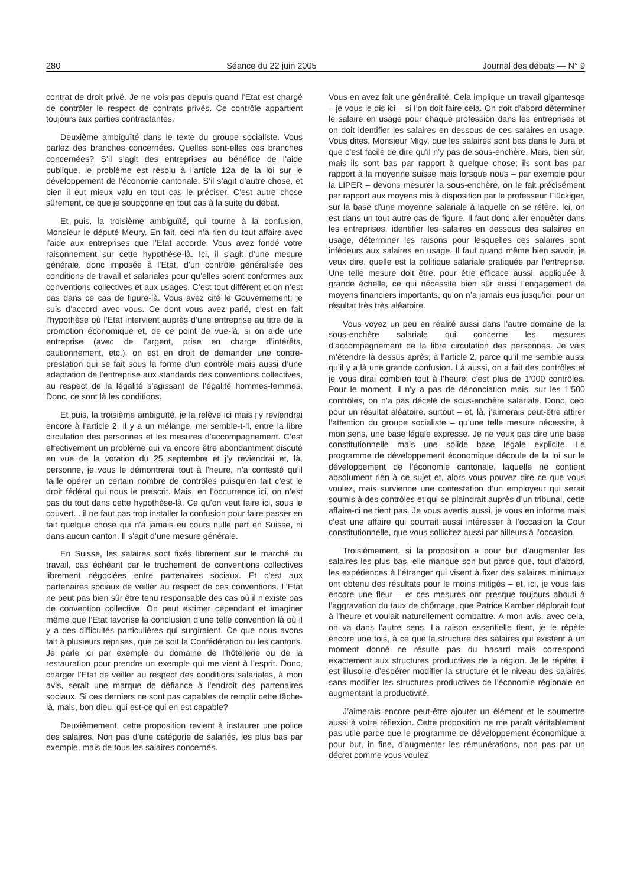280 Séance du 22 juin 2005 Journal des débats — N° 9
contrat de droit privé. Je ne vois pas depuis quand l’Etat est chargé de contrôler le respect de contrats privés. Ce contrôle appartient toujours aux parties contractantes.
Deuxième ambiguïté dans le texte du groupe socialiste. Vous parlez des branches concernées. Quelles sont-elles ces branches concernées? S’il s’agit des entreprises au bénéfice de l’aide publique, le problème est résolu à l’article 12a de la loi sur le développement de l’économie cantonale. S’il s’agit d’autre chose, et bien il eut mieux valu en tout cas le préciser. C’est autre chose sûrement, ce que je soupçonne en tout cas à la suite du débat.
Et puis, la troisième ambiguïté, qui tourne à la confusion, Monsieur le député Meury. En fait, ceci n’a rien du tout affaire avec l’aide aux entreprises que l’Etat accorde. Vous avez fondé votre raisonnement sur cette hypothèse-là. Ici, il s’agit d’une mesure générale, donc imposée à l’Etat, d’un contrôle généralisée des conditions de travail et salariales pour qu’elles soient conformes aux conventions collectives et aux usages. C’est tout différent et on n’est pas dans ce cas de figure-là. Vous avez cité le Gouvernement; je suis d’accord avec vous. Ce dont vous avez parlé, c’est en fait l’hypothèse où l’Etat intervient auprès d’une entreprise au titre de la promotion économique et, de ce point de vue-là, si on aide une entreprise (avec de l’argent, prise en charge d’intérêts, cautionnement, etc.), on est en droit de demander une contre-prestation qui se fait sous la forme d’un contrôle mais aussi d’une adaptation de l’entreprise aux standards des conventions collectives, au respect de la légalité s’agissant de l’égalité hommes-femmes. Donc, ce sont là les conditions.
Et puis, la troisième ambiguïté, je la relève ici mais j’y reviendrai encore à l’article 2. Il y a un mélange, me semble-t-il, entre la libre circulation des personnes et les mesures d’accompagnement. C’est effectivement un problème qui va encore être abondamment discuté en vue de la votation du 25 septembre et j’y reviendrai et, là, personne, je vous le démontrerai tout à l’heure, n’a contesté qu’il faille opérer un certain nombre de contrôles puisqu’en fait c’est le droit fédéral qui nous le prescrit. Mais, en l’occurrence ici, on n’est pas du tout dans cette hypothèse-là. Ce qu’on veut faire ici, sous le couvert... il ne faut pas trop installer la confusion pour faire passer en fait quelque chose qui n’a jamais eu cours nulle part en Suisse, ni dans aucun canton. Il s’agit d’une mesure générale.
En Suisse, les salaires sont fixés librement sur le marché du travail, cas échéant par le truchement de conventions collectives librement négociées entre partenaires sociaux. Et c’est aux partenaires sociaux de veiller au respect de ces conventions. L’Etat ne peut pas bien sûr être tenu responsable des cas où il n’existe pas de convention collective. On peut estimer cependant et imaginer même que l’Etat favorise la conclusion d’une telle convention là où il y a des difficultés particulières qui surgiraient. Ce que nous avons fait à plusieurs reprises, que ce soit la Confédération ou les cantons. Je parle ici par exemple du domaine de l’hôtellerie ou de la restauration pour prendre un exemple qui me vient à l’esprit. Donc, charger l’Etat de veiller au respect des conditions salariales, à mon avis, serait une marque de défiance à l’endroit des partenaires sociaux. Si ces derniers ne sont pas capables de remplir cette tâche-là, mais, bon dieu, qui est-ce qui en est capable?
Deuxièmement, cette proposition revient à instaurer une police des salaires. Non pas d’une catégorie de salariés, les plus bas par exemple, mais de tous les salaires concernés.
Vous en avez fait une généralité. Cela implique un travail gigantesqe – je vous le dis ici – si l’on doit faire cela. On doit d’abord déterminer le salaire en usage pour chaque profession dans les entreprises et on doit identifier les salaires en dessous de ces salaires en usage. Vous dites, Monsieur Migy, que les salaires sont bas dans le Jura et que c’est facile de dire qu’il n’y pas de sous-enchère. Mais, bien sûr, mais ils sont bas par rapport à quelque chose; ils sont bas par rapport à la moyenne suisse mais lorsque nous – par exemple pour la LIPER – devons mesurer la sous-enchère, on le fait précisément par rapport aux moyens mis à disposition par le professeur Flückiger, sur la base d’une moyenne salariale à laquelle on se réfère. Ici, on est dans un tout autre cas de figure. Il faut donc aller enquêter dans les entreprises, identifier les salaires en dessous des salaires en usage, déterminer les raisons pour lesquelles ces salaires sont inférieurs aux salaires en usage. Il faut quand même bien savoir, je veux dire, quelle est la politique salariale pratiquée par l’entreprise. Une telle mesure doit être, pour être efficace aussi, appliquée à grande échelle, ce qui nécessite bien sûr aussi l’engagement de moyens financiers importants, qu’on n’a jamais eus jusqu’ici, pour un résultat très très aléatoire.
Vous voyez un peu en réalité aussi dans l’autre domaine de la sous-enchère salariale qui concerne les mesures d’accompagnement de la libre circulation des personnes. Je vais m’étendre là dessus après, à l’article 2, parce qu’il me semble aussi qu’il y a là une grande confusion. Là aussi, on a fait des contrôles et je vous dirai combien tout à l’heure; c’est plus de 1’000 contrôles. Pour le moment, il n’y a pas de dénonciation mais, sur les 1’500 contrôles, on n’a pas décelé de sous-enchère salariale. Donc, ceci pour un résultat aléatoire, surtout – et, là, j’aimerais peut-être attirer l’attention du groupe socialiste – qu’une telle mesure nécessite, à mon sens, une base légale expresse. Je ne veux pas dire une base constitutionnelle mais une solide base légale explicite. Le programme de développement économique découle de la loi sur le développement de l’économie cantonale, laquelle ne contient absolument rien à ce sujet et, alors vous pouvez dire ce que vous voulez, mais survienne une contestation d’un employeur qui serait soumis à des contrôles et qui se plaindrait auprès d’un tribunal, cette affaire-ci ne tient pas. Je vous avertis aussi, je vous en informe mais c’est une affaire qui pourrait aussi intéresser à l’occasion la Cour constitutionnelle, que vous sollicitez aussi par ailleurs à l’occasion.
Troisièmement, si la proposition a pour but d’augmenter les salaires les plus bas, elle manque son but parce que, tout d’abord, les expériences à l’étranger qui visent à fixer des salaires minimaux ont obtenu des résultats pour le moins mitigés – et, ici, je vous fais encore une fleur – et ces mesures ont presque toujours abouti à l’aggravation du taux de chômage, que Patrice Kamber déplorait tout à l’heure et voulait naturellement combattre. A mon avis, avec cela, on va dans l’autre sens. La raison essentielle tient, je le répète encore une fois, à ce que la structure des salaires qui existent à un moment donné ne résulte pas du hasard mais correspond exactement aux structures productives de la région. Je le répète, il est illusoire d’espérer modifier la structure et le niveau des salaires sans modifier les structures productives de l’économie régionale en augmentant la productivité.
J’aimerais encore peut-être ajouter un élément et le soumettre aussi à votre réflexion. Cette proposition ne me paraît véritablement pas utile parce que le programme de développement économique a pour but, in fine, d’augmenter les rémunérations, non pas par un décret comme vous voulez